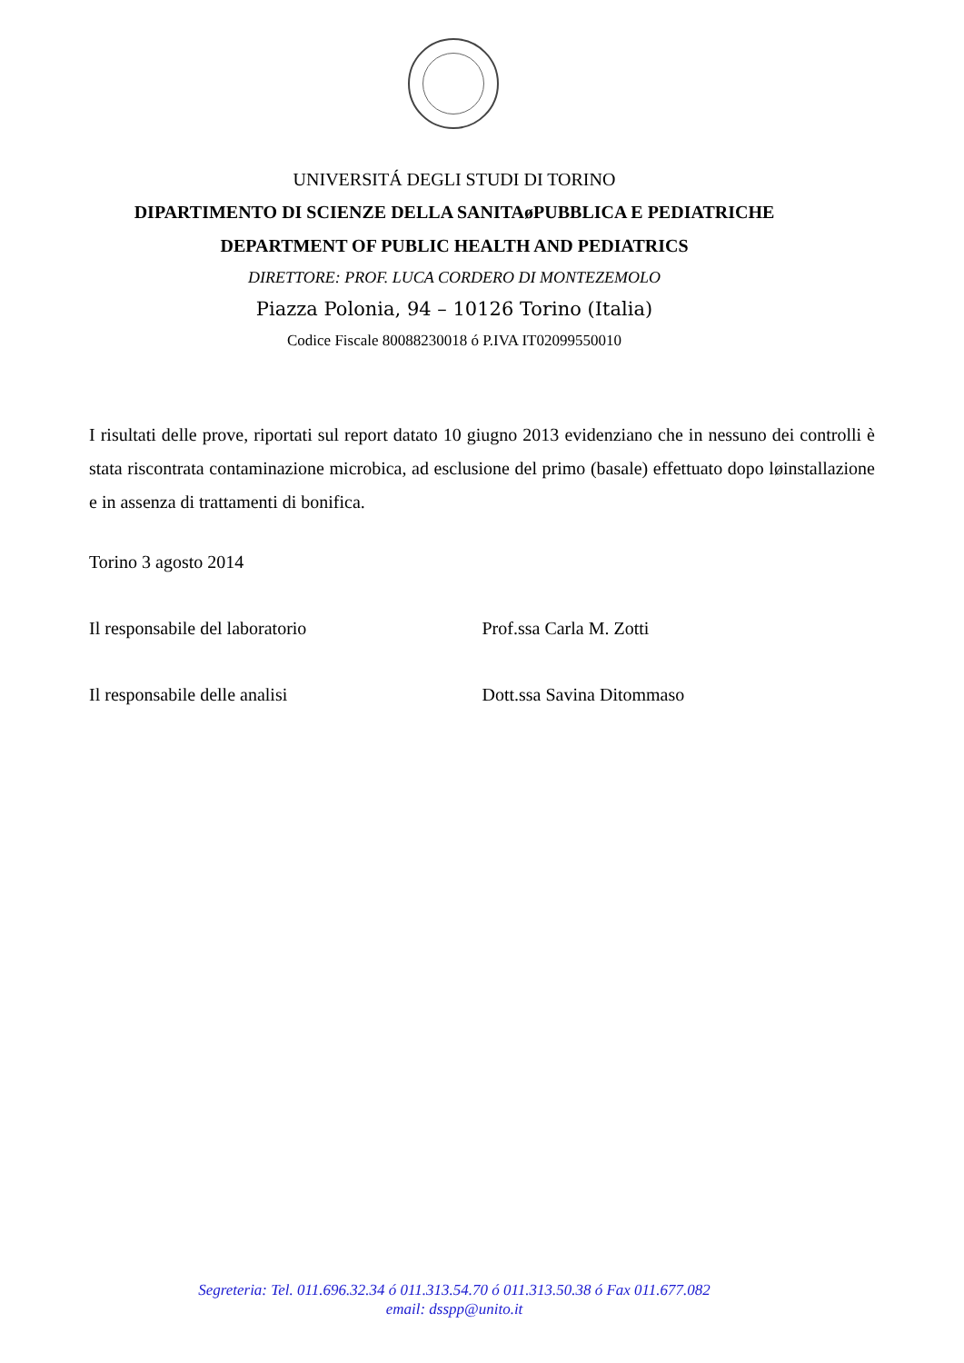UNIVERSITÁ DEGLI STUDI DI TORINO
DIPARTIMENTO DI SCIENZE DELLA SANITAøPUBBLICA E PEDIATRICHE
DEPARTMENT OF PUBLIC HEALTH AND PEDIATRICS
DIRETTORE: PROF. LUCA CORDERO DI MONTEZEMOLO
Piazza Polonia, 94 – 10126 Torino (Italia)
Codice Fiscale 80088230018 ó P.IVA IT02099550010
I risultati delle prove, riportati sul report datato 10 giugno 2013 evidenziano che in nessuno dei controlli è stata riscontrata contaminazione microbica, ad esclusione del primo (basale) effettuato dopo løinstallazione e in assenza di trattamenti di bonifica.
Torino 3 agosto 2014
Il responsabile del laboratorio Prof.ssa Carla M. Zotti
Il responsabile delle analisi Dott.ssa Savina Ditommaso
Segreteria: Tel. 011.696.32.34 ó 011.313.54.70 ó 011.313.50.38 ó Fax 011.677.082
email: dsspp@unito.it